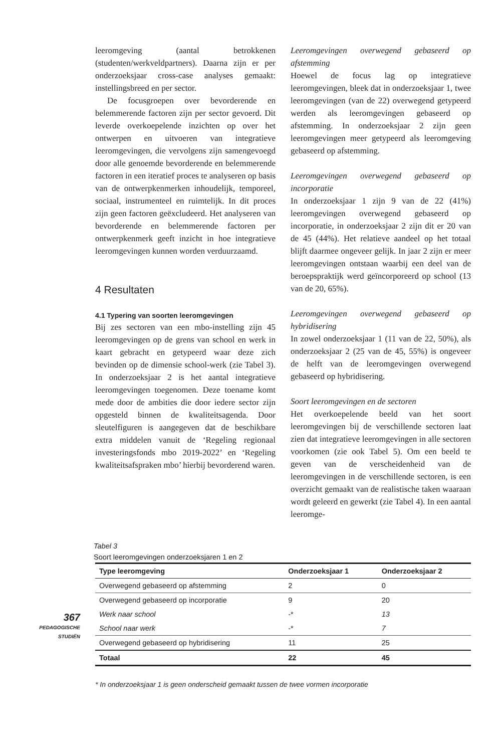leeromgeving (aantal betrokkenen (studenten/werkveldpartners). Daarna zijn er per onderzoeksjaar cross-case analyses gemaakt: instellingsbreed en per sector.
De focusgroepen over bevorderende en belemmerende factoren zijn per sector gevoerd. Dit leverde overkoepelende inzichten op over het ontwerpen en uitvoeren van integratieve leeromgevingen, die vervolgens zijn samengevoegd door alle genoemde bevorderende en belemmerende factoren in een iteratief proces te analyseren op basis van de ontwerpkenmerken inhoudelijk, temporeel, sociaal, instrumenteel en ruimtelijk. In dit proces zijn geen factoren geëxcludeerd. Het analyseren van bevorderende en belemmerende factoren per ontwerpkenmerk geeft inzicht in hoe integratieve leeromgevingen kunnen worden verduurzaamd.
4 Resultaten
4.1 Typering van soorten leeromgevingen
Bij zes sectoren van een mbo-instelling zijn 45 leeromgevingen op de grens van school en werk in kaart gebracht en getypeerd waar deze zich bevinden op de dimensie school-werk (zie Tabel 3). In onderzoeksjaar 2 is het aantal integratieve leeromgevingen toegenomen. Deze toename komt mede door de ambities die door iedere sector zijn opgesteld binnen de kwaliteitsagenda. Door sleutelfiguren is aangegeven dat de beschikbare extra middelen vanuit de ‘Regeling regionaal investeringsfonds mbo 2019-2022’ en ‘Regeling kwaliteitsafspraken mbo’ hierbij bevorderend waren.
Leeromgevingen overwegend gebaseerd op afstemming
Hoewel de focus lag op integratieve leeromgevingen, bleek dat in onderzoeksjaar 1, twee leeromgevingen (van de 22) overwegend getypeerd werden als leeromgevingen gebaseerd op afstemming. In onderzoeksjaar 2 zijn geen leeromgevingen meer getypeerd als leeromgeving gebaseerd op afstemming.
Leeromgevingen overwegend gebaseerd op incorporatie
In onderzoeksjaar 1 zijn 9 van de 22 (41%) leeromgevingen overwegend gebaseerd op incorporatie, in onderzoeksjaar 2 zijn dit er 20 van de 45 (44%). Het relatieve aandeel op het totaal blijft daarmee ongeveer gelijk. In jaar 2 zijn er meer leeromgevingen ontstaan waarbij een deel van de beroepspraktijk werd geïncorporeerd op school (13 van de 20, 65%).
Leeromgevingen overwegend gebaseerd op hybridisering
In zowel onderzoeksjaar 1 (11 van de 22, 50%), als onderzoeksjaar 2 (25 van de 45, 55%) is ongeveer de helft van de leeromgevingen overwegend gebaseerd op hybridisering.
Soort leeromgevingen en de sectoren
Het overkoepelende beeld van het soort leeromgevingen bij de verschillende sectoren laat zien dat integratieve leeromgevingen in alle sectoren voorkomen (zie ook Tabel 5). Om een beeld te geven van de verscheidenheid van de leeromgevingen in de verschillende sectoren, is een overzicht gemaakt van de realistische taken waaraan wordt geleerd en gewerkt (zie Tabel 4). In een aantal leeromge-
Tabel 3
Soort leeromgevingen onderzoeksjaren 1 en 2
| Type leeromgeving | Onderzoeksjaar 1 | Onderzoeksjaar 2 |
| --- | --- | --- |
| Overwegend gebaseerd op afstemming | 2 | 0 |
| Overwegend gebaseerd op incorporatie | 9 | 20 |
| Werk naar school | -* | 13 |
| School naar werk | -* | 7 |
| Overwegend gebaseerd op hybridisering | 11 | 25 |
| Totaal | 22 | 45 |
* In onderzoeksjaar 1 is geen onderscheid gemaakt tussen de twee vormen incorporatie
367
PEDAGOGISCHE
STUDIËN